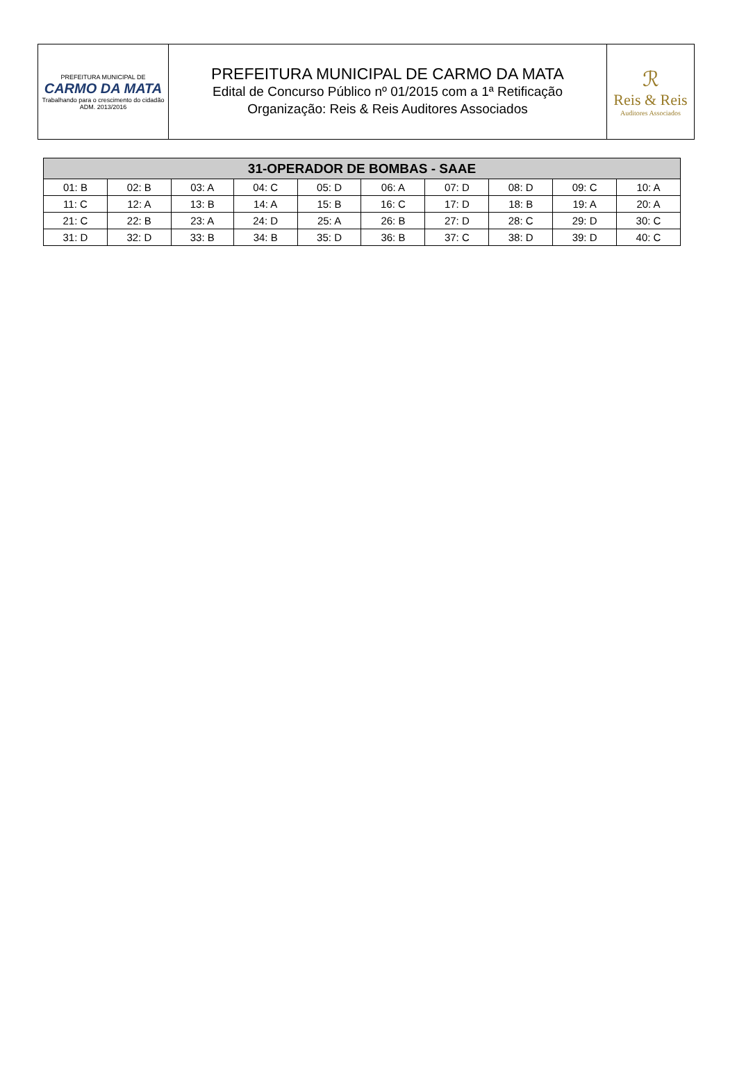PREFEITURA MUNICIPAL DE
CARMO DA MATA
Trabalhando para o crescimento do cidadão
ADM. 2013/2016
PREFEITURA MUNICIPAL DE CARMO DA MATA
Edital de Concurso Público nº 01/2015 com a 1ª Retificação
Organização: Reis & Reis Auditores Associados
ℛ
Reis & Reis
Auditores Associados
| 31-OPERADOR DE BOMBAS - SAAE | | | | | | | | | |
| --- | --- | --- | --- | --- | --- | --- | --- | --- | --- |
| 01: B | 02: B | 03: A | 04: C | 05: D | 06: A | 07: D | 08: D | 09: C | 10: A |
| 11: C | 12: A | 13: B | 14: A | 15: B | 16: C | 17: D | 18: B | 19: A | 20: A |
| 21: C | 22: B | 23: A | 24: D | 25: A | 26: B | 27: D | 28: C | 29: D | 30: C |
| 31: D | 32: D | 33: B | 34: B | 35: D | 36: B | 37: C | 38: D | 39: D | 40: C |